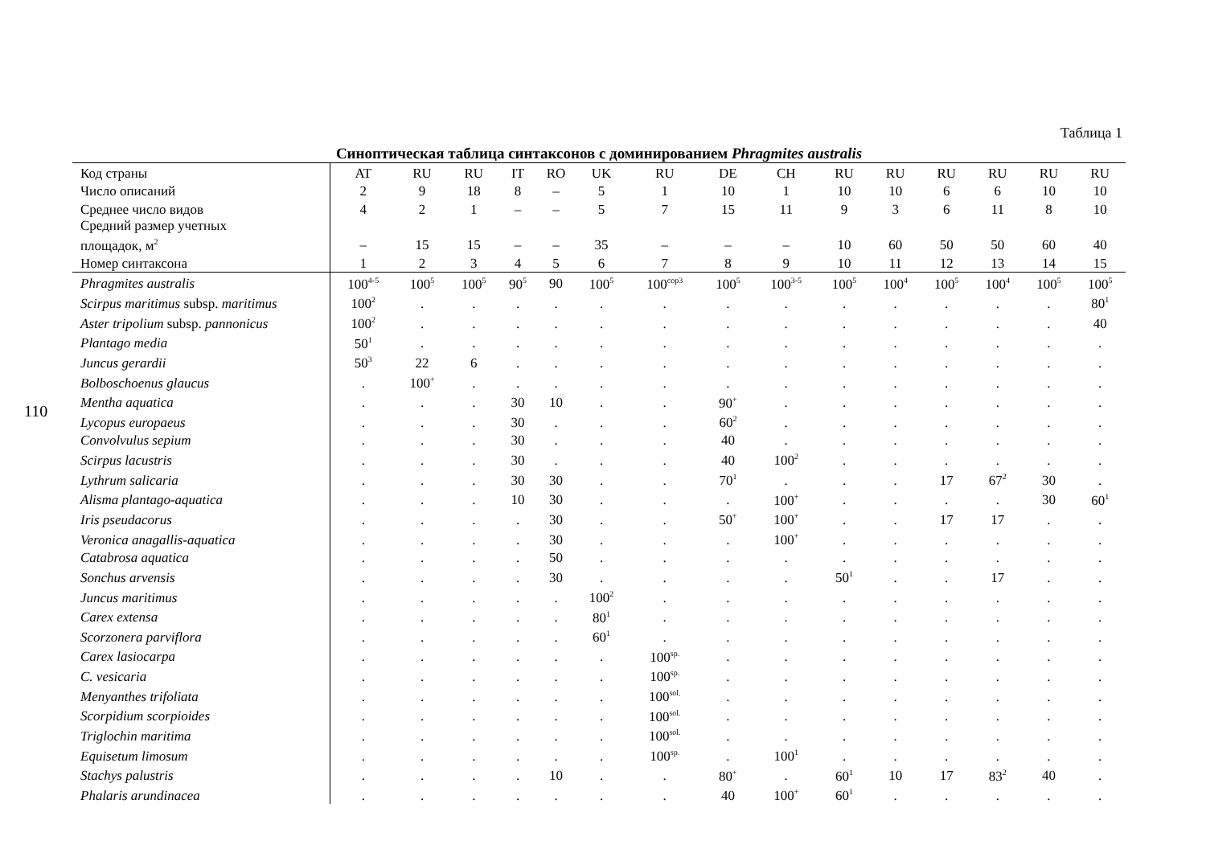110
Таблица 1
Синоптическая таблица синтаксонов с доминированием Phragmites australis
| Код страны | AT | RU | RU | IT | RO | UK | RU | DE | CH | RU | RU | RU | RU | RU | RU |
| Число описаний | 2 | 9 | 18 | 8 | – | 5 | 1 | 10 | 1 | 10 | 10 | 6 | 6 | 10 | 10 |
| Среднее число видов | 4 | 2 | 1 | – | – | 5 | 7 | 15 | 11 | 9 | 3 | 6 | 11 | 8 | 10 |
| Средний размер учетных площадок, м<sup>2</sup> | – | 15 | 15 | – | – | 35 | – | – | – | 10 | 60 | 50 | 50 | 60 | 40 |
| Номер синтаксона | 1 | 2 | 3 | 4 | 5 | 6 | 7 | 8 | 9 | 10 | 11 | 12 | 13 | 14 | 15 |
| Phragmites australis | 100<sup>4-5</sup> | 100<sup>5</sup> | 100<sup>5</sup> | 90<sup>5</sup> | 90 | 100<sup>5</sup> | 100<sup>cop3</sup> | 100<sup>5</sup> | 100<sup>3-5</sup> | 100<sup>5</sup> | 100<sup>4</sup> | 100<sup>5</sup> | 100<sup>4</sup> | 100<sup>5</sup> | 100<sup>5</sup> |
| Scirpus maritimus subsp. maritimus | 100<sup>2</sup> | . | . | . | . | . | . | . | . | . | . | . | . | . | 80<sup>1</sup> |
| Aster tripolium subsp. pannonicus | 100<sup>2</sup> | . | . | . | . | . | . | . | . | . | . | . | . | . | 40 |
| Plantago media | 50<sup>1</sup> | . | . | . | . | . | . | . | . | . | . | . | . | . | . |
| Juncus gerardii | 50<sup>3</sup> | 22 | 6 | . | . | . | . | . | . | . | . | . | . | . | . |
| Bolboschoenus glaucus | . | 100<sup>+</sup> | . | . | . | . | . | . | . | . | . | . | . | . | . |
| Mentha aquatica | . | . | . | 30 | 10 | . | . | 90<sup>+</sup> | . | . | . | . | . | . | . |
| Lycopus europaeus | . | . | . | 30 | . | . | . | 60<sup>2</sup> | . | . | . | . | . | . | . |
| Convolvulus sepium | . | . | . | 30 | . | . | . | 40 | . | . | . | . | . | . | . |
| Scirpus lacustris | . | . | . | 30 | . | . | . | 40 | 100<sup>2</sup> | . | . | . | . | . | . |
| Lythrum salicaria | . | . | . | 30 | 30 | . | . | 70<sup>1</sup> | . | . | . | 17 | 67<sup>2</sup> | 30 | . |
| Alisma plantago-aquatica | . | . | . | 10 | 30 | . | . | . | 100<sup>+</sup> | . | . | . | . | 30 | 60<sup>1</sup> |
| Iris pseudacorus | . | . | . | . | 30 | . | . | 50<sup>+</sup> | 100<sup>+</sup> | . | . | 17 | 17 | . | . |
| Veronica anagallis-aquatica | . | . | . | . | 30 | . | . | . | 100<sup>+</sup> | . | . | . | . | . | . |
| Catabrosa aquatica | . | . | . | . | 50 | . | . | . | . | . | . | . | . | . | . |
| Sonchus arvensis | . | . | . | . | 30 | . | . | . | . | 50<sup>1</sup> | . | . | 17 | . | . |
| Juncus maritimus | . | . | . | . | . | 100<sup>2</sup> | . | . | . | . | . | . | . | . | . |
| Carex extensa | . | . | . | . | . | 80<sup>1</sup> | . | . | . | . | . | . | . | . | . |
| Scorzonera parviflora | . | . | . | . | . | 60<sup>1</sup> | . | . | . | . | . | . | . | . | . |
| Carex lasiocarpa | . | . | . | . | . | . | 100<sup>sp.</sup> | . | . | . | . | . | . | . | . |
| C. vesicaria | . | . | . | . | . | . | 100<sup>sp.</sup> | . | . | . | . | . | . | . | . |
| Menyanthes trifoliata | . | . | . | . | . | . | 100<sup>sol.</sup> | . | . | . | . | . | . | . | . |
| Scorpidium scorpioides | . | . | . | . | . | . | 100<sup>sol.</sup> | . | . | . | . | . | . | . | . |
| Triglochin maritima | . | . | . | . | . | . | 100<sup>sol.</sup> | . | . | . | . | . | . | . | . |
| Equisetum limosum | . | . | . | . | . | . | 100<sup>sp.</sup> | . | 100<sup>1</sup> | . | . | . | . | . | . |
| Stachys palustris | . | . | . | . | 10 | . | . | 80<sup>+</sup> | . | 60<sup>1</sup> | 10 | 17 | 83<sup>2</sup> | 40 | . |
| Phalaris arundinacea | . | . | . | . | . | . | . | 40 | 100<sup>+</sup> | 60<sup>1</sup> | . | . | . | . | . |